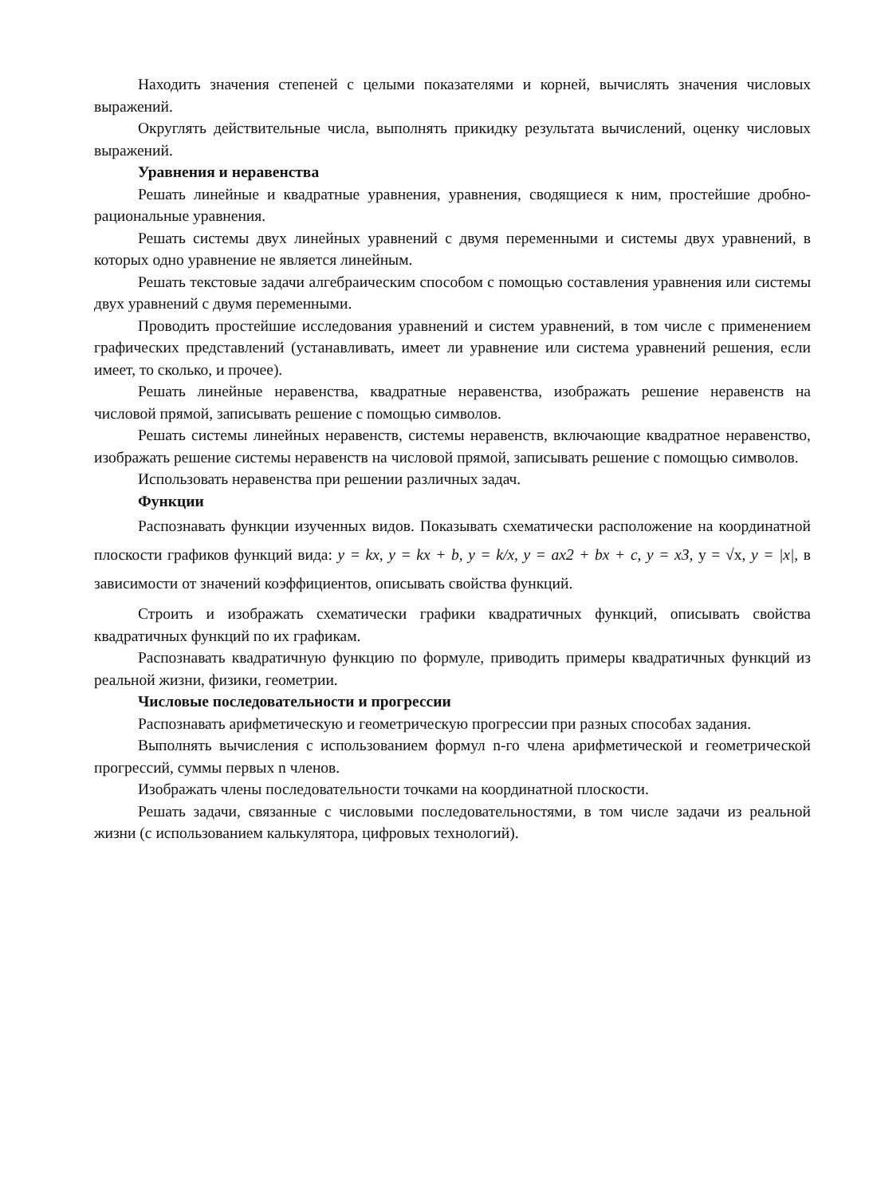Находить значения степеней с целыми показателями и корней, вычислять значения числовых выражений.
Округлять действительные числа, выполнять прикидку результата вычислений, оценку числовых выражений.
Уравнения и неравенства
Решать линейные и квадратные уравнения, уравнения, сводящиеся к ним, простейшие дробно-рациональные уравнения.
Решать системы двух линейных уравнений с двумя переменными и системы двух уравнений, в которых одно уравнение не является линейным.
Решать текстовые задачи алгебраическим способом с помощью составления уравнения или системы двух уравнений с двумя переменными.
Проводить простейшие исследования уравнений и систем уравнений, в том числе с применением графических представлений (устанавливать, имеет ли уравнение или система уравнений решения, если имеет, то сколько, и прочее).
Решать линейные неравенства, квадратные неравенства, изображать решение неравенств на числовой прямой, записывать решение с помощью символов.
Решать системы линейных неравенств, системы неравенств, включающие квадратное неравенство, изображать решение системы неравенств на числовой прямой, записывать решение с помощью символов.
Использовать неравенства при решении различных задач.
Функции
Распознавать функции изученных видов. Показывать схематически расположение на координатной плоскости графиков функций вида: y = kx, y = kx + b, y = k/x, y = ax2 + bx + c, y = x3, y = √x, y = |x|, в зависимости от значений коэффициентов, описывать свойства функций.
Строить и изображать схематически графики квадратичных функций, описывать свойства квадратичных функций по их графикам.
Распознавать квадратичную функцию по формуле, приводить примеры квадратичных функций из реальной жизни, физики, геометрии.
Числовые последовательности и прогрессии
Распознавать арифметическую и геометрическую прогрессии при разных способах задания.
Выполнять вычисления с использованием формул n-го члена арифметической и геометрической прогрессий, суммы первых n членов.
Изображать члены последовательности точками на координатной плоскости.
Решать задачи, связанные с числовыми последовательностями, в том числе задачи из реальной жизни (с использованием калькулятора, цифровых технологий).